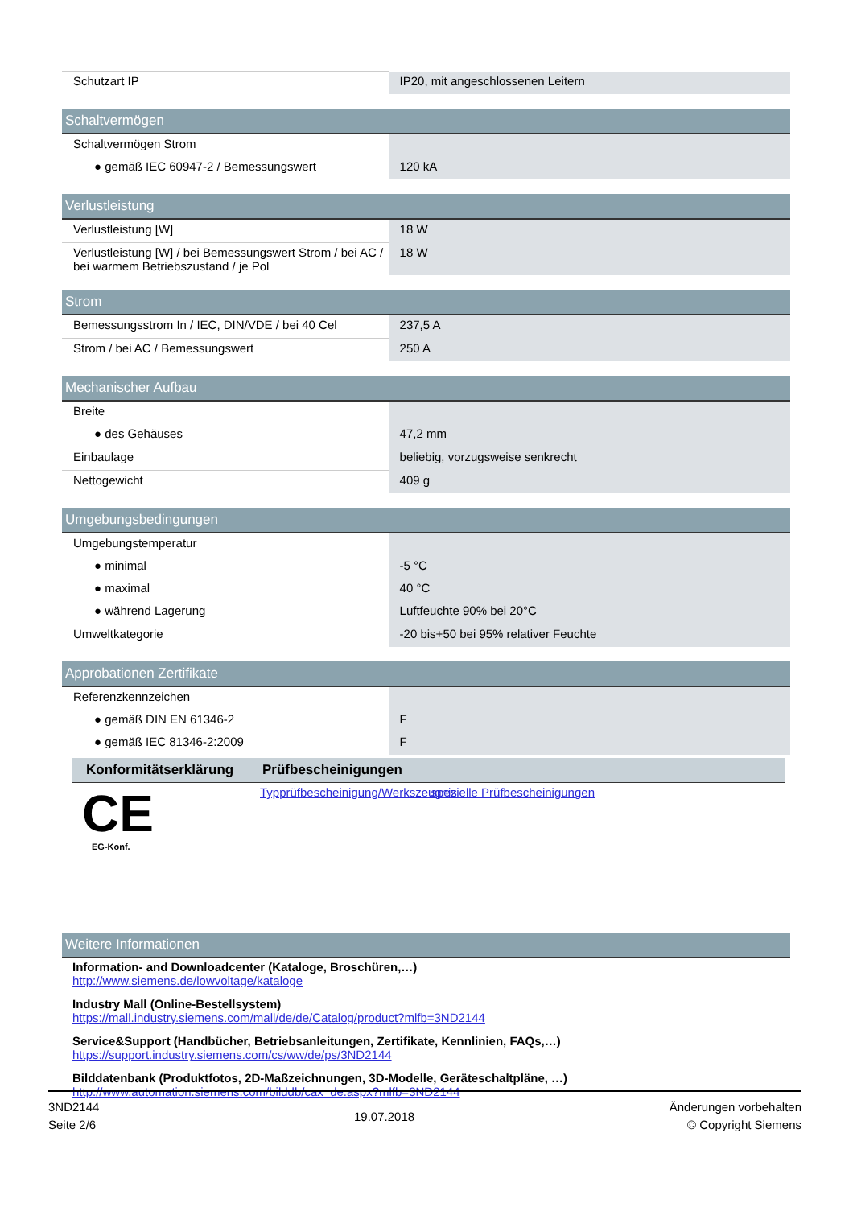| Schutzart IP | IP20, mit angeschlossenen Leitern |
| Schaltvermögen | |
| Schaltvermögen Strom | |
| ● gemäß IEC 60947-2 / Bemessungswert | 120 kA |
| Verlustleistung | |
| Verlustleistung [W] | 18 W |
| Verlustleistung [W] / bei Bemessungswert Strom / bei AC / bei warmem Betriebszustand / je Pol | 18 W |
| Strom | |
| Bemessungsstrom In / IEC, DIN/VDE / bei 40 Cel | 237,5 A |
| Strom / bei AC / Bemessungswert | 250 A |
| Mechanischer Aufbau | |
| Breite | |
| ● des Gehäuses | 47,2 mm |
| Einbaulage | beliebig, vorzugsweise senkrecht |
| Nettogewicht | 409 g |
| Umgebungsbedingungen | |
| Umgebungstemperatur | |
| ● minimal | -5 °C |
| ● maximal | 40 °C |
| ● während Lagerung | Luftfeuchte 90% bei 20°C |
| Umweltkategorie | -20 bis+50 bei 95% relativer Feuchte |
| Approbationen Zertifikate | |
| Referenzkennzeichen | |
| ● gemäß DIN EN 61346-2 | F |
| ● gemäß IEC 81346-2:2009 | F |
| Konformitätserklärung | Prüfbescheinigungen |
| --- | --- |
| CE EG-Konf. | Typprüfbescheinigung/Werkszeugnis spezielle Prüfbescheinigungen |
| Weitere Informationen |
Information- and Downloadcenter (Kataloge, Broschüren,…)
http://www.siemens.de/lowvoltage/kataloge
Industry Mall (Online-Bestellsystem)
https://mall.industry.siemens.com/mall/de/de/Catalog/product?mlfb=3ND2144
Service&Support (Handbücher, Betriebsanleitungen, Zertifikate, Kennlinien, FAQs,…)
https://support.industry.siemens.com/cs/ww/de/ps/3ND2144
Bilddatenbank (Produktfotos, 2D-Maßzeichnungen, 3D-Modelle, Geräteschaltpläne, …)
http://www.automation.siemens.com/bilddb/cax_de.aspx?mlfb=3ND2144
3ND2144
Seite 2/6
19.07.2018
Änderungen vorbehalten
© Copyright Siemens